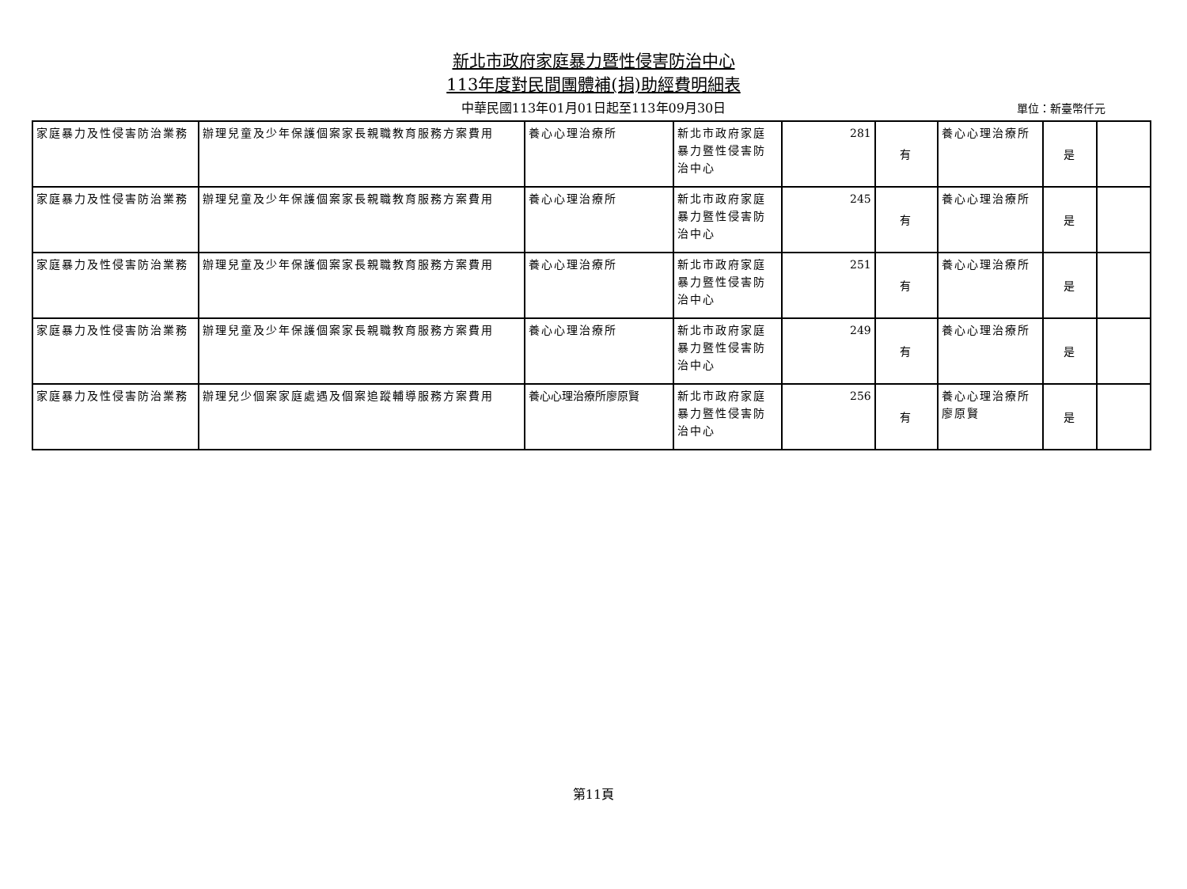新北市政府家庭暴力暨性侵害防治中心
113年度對民間團體補(捐)助經費明細表
中華民國113年01月01日起至113年09月30日 單位：新臺幣仟元
| 家庭暴力及性侵害防治業務 | 辦理兒童及少年保護個案家長親職教育服務方案費用 | 養心心理治療所 | 新北市政府家庭暴力暨性侵害防治中心 | 281 | 有 | 養心心理治療所 | 是 | |
| 家庭暴力及性侵害防治業務 | 辦理兒童及少年保護個案家長親職教育服務方案費用 | 養心心理治療所 | 新北市政府家庭暴力暨性侵害防治中心 | 245 | 有 | 養心心理治療所 | 是 | |
| 家庭暴力及性侵害防治業務 | 辦理兒童及少年保護個案家長親職教育服務方案費用 | 養心心理治療所 | 新北市政府家庭暴力暨性侵害防治中心 | 251 | 有 | 養心心理治療所 | 是 | |
| 家庭暴力及性侵害防治業務 | 辦理兒童及少年保護個案家長親職教育服務方案費用 | 養心心理治療所 | 新北市政府家庭暴力暨性侵害防治中心 | 249 | 有 | 養心心理治療所 | 是 | |
| 家庭暴力及性侵害防治業務 | 辦理兒少個案家庭處遇及個案追蹤輔導服務方案費用 | 養心心理治療所廖原賢 | 新北市政府家庭暴力暨性侵害防治中心 | 256 | 有 | 養心心理治療所廖原賢 | 是 | |
第11頁